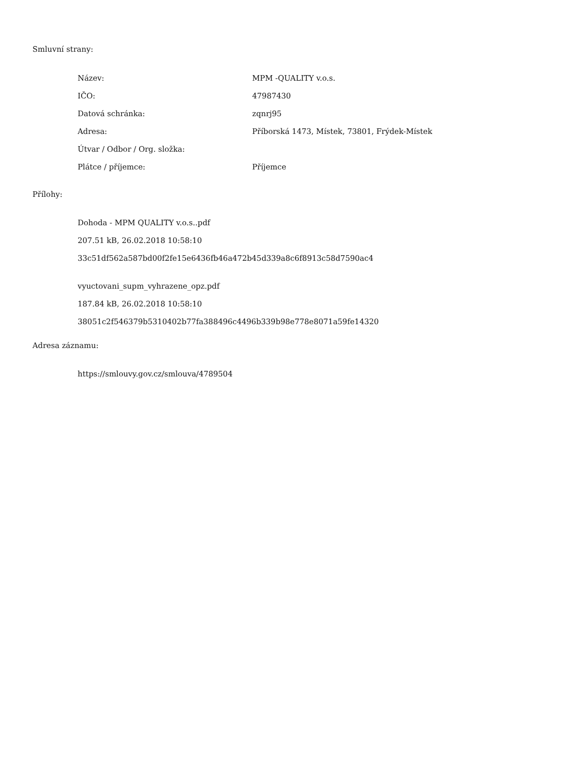Smluvní strany:
| Název: | MPM -QUALITY v.o.s. |
| IČO: | 47987430 |
| Datová schránka: | zqnrj95 |
| Adresa: | Příborská 1473, Místek, 73801, Frýdek-Místek |
| Útvar / Odbor / Org. složka: | |
| Plátce / příjemce: | Příjemce |
Přílohy:
Dohoda - MPM QUALITY v.o.s..pdf
207.51 kB, 26.02.2018 10:58:10
33c51df562a587bd00f2fe15e6436fb46a472b45d339a8c6f8913c58d7590ac4
vyuctovani_supm_vyhrazene_opz.pdf
187.84 kB, 26.02.2018 10:58:10
38051c2f546379b5310402b77fa388496c4496b339b98e778e8071a59fe14320
Adresa záznamu:
https://smlouvy.gov.cz/smlouva/4789504